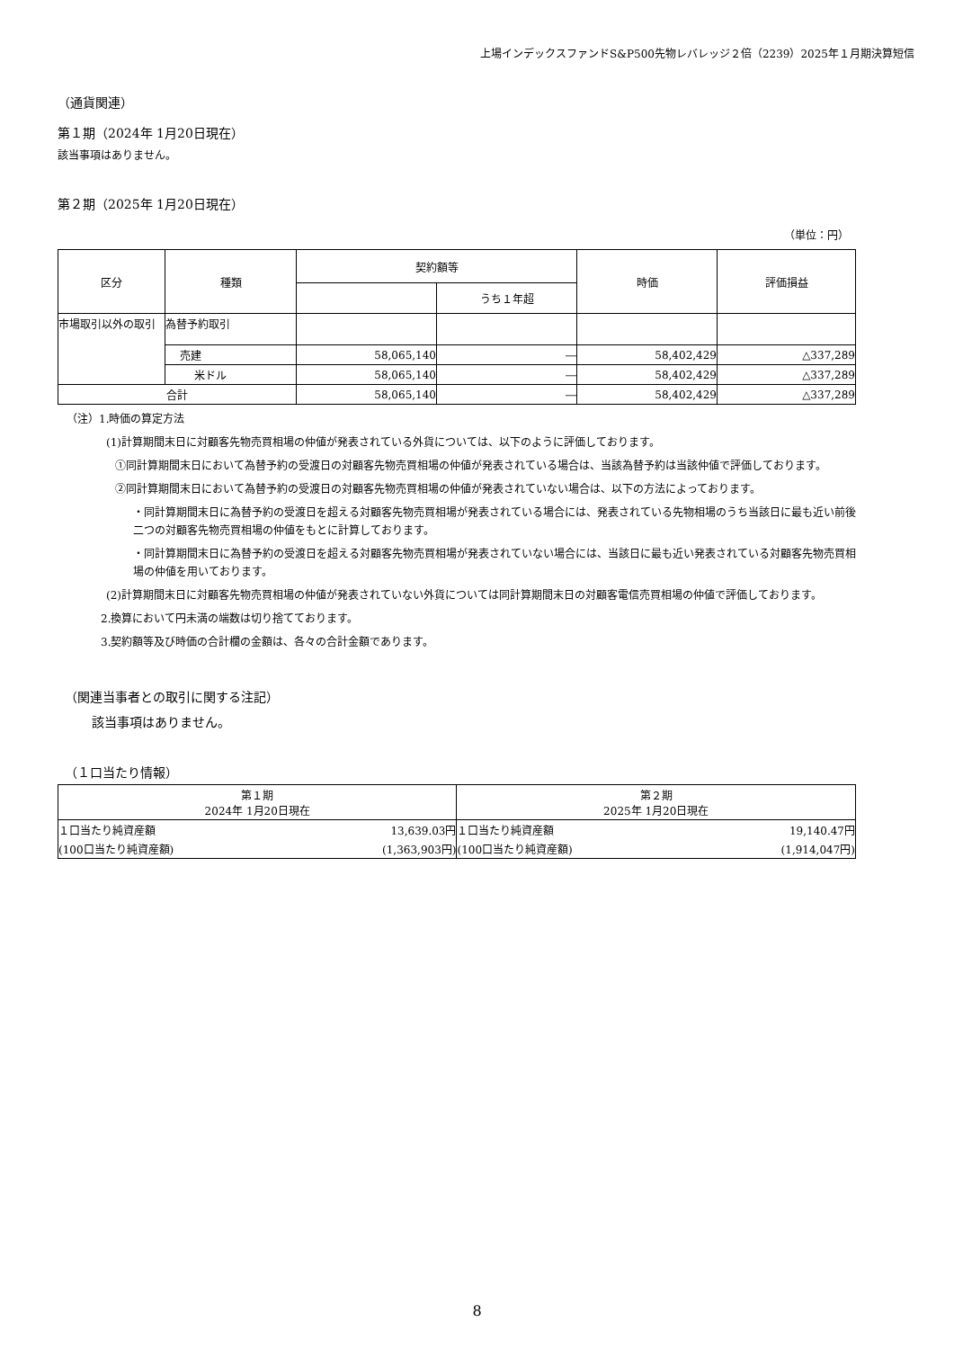上場インデックスファンドS&P500先物レバレッジ２倍（2239）2025年１月期決算短信
（通貨関連）
第１期（2024年 1月20日現在）
該当事項はありません。
第２期（2025年 1月20日現在）
（単位：円）
| 区分 | 種類 | 契約額等 | | 時価 | 評価損益 |
| --- | --- | --- | --- | --- | --- |
| | | | うち１年超 | | |
| 市場取引以外の取引 | 為替予約取引 | | | | |
| | 売建 | 58,065,140 | ― | 58,402,429 | △337,289 |
| | 米ドル | 58,065,140 | ― | 58,402,429 | △337,289 |
| 合計 | | 58,065,140 | ― | 58,402,429 | △337,289 |
（注）1.時価の算定方法
(1)計算期間末日に対顧客先物売買相場の仲値が発表されている外貨については、以下のように評価しております。
①同計算期間末日において為替予約の受渡日の対顧客先物売買相場の仲値が発表されている場合は、当該為替予約は当該仲値で評価しております。
②同計算期間末日において為替予約の受渡日の対顧客先物売買相場の仲値が発表されていない場合は、以下の方法によっております。
・同計算期間末日に為替予約の受渡日を超える対顧客先物売買相場が発表されている場合には、発表されている先物相場のうち当該日に最も近い前後二つの対顧客先物売買相場の仲値をもとに計算しております。
・同計算期間末日に為替予約の受渡日を超える対顧客先物売買相場が発表されていない場合には、当該日に最も近い発表されている対顧客先物売買相場の仲値を用いております。
(2)計算期間末日に対顧客先物売買相場の仲値が発表されていない外貨については同計算期間末日の対顧客電信売買相場の仲値で評価しております。
2.換算において円未満の端数は切り捨てております。
3.契約額等及び時価の合計欄の金額は、各々の合計金額であります。
（関連当事者との取引に関する注記）
該当事項はありません。
（１口当たり情報）
| 第１期 2024年 1月20日現在 | | 第２期 2025年 1月20日現在 | |
| --- | --- | --- | --- |
| １口当たり純資産額 | 13,639.03円 | １口当たり純資産額 | 19,140.47円 |
| (100口当たり純資産額) | (1,363,903円) | (100口当たり純資産額) | (1,914,047円) |
8